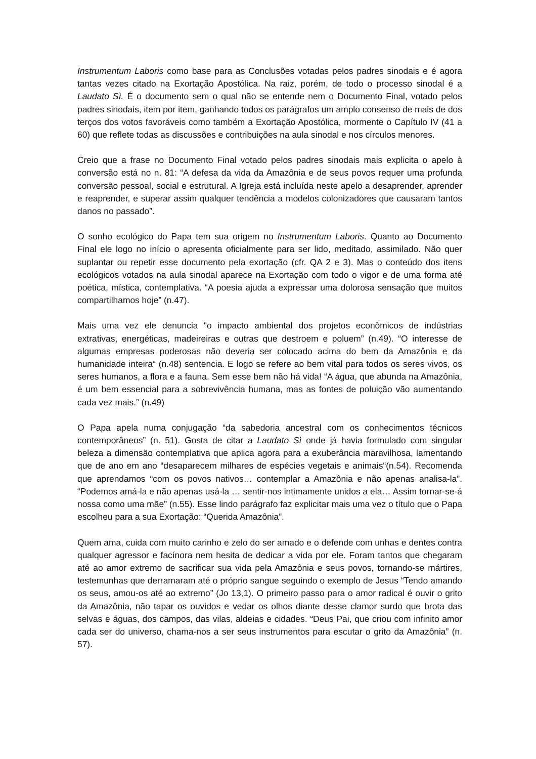Instrumentum Laboris como base para as Conclusões votadas pelos padres sinodais e é agora tantas vezes citado na Exortação Apostólica. Na raiz, porém, de todo o processo sinodal é a Laudato Sì. É o documento sem o qual não se entende nem o Documento Final, votado pelos padres sinodais, item por item, ganhando todos os parágrafos um amplo consenso de mais de dos terços dos votos favoráveis como também a Exortação Apostólica, mormente o Capítulo IV (41 a 60) que reflete todas as discussões e contribuições na aula sinodal e nos círculos menores.
Creio que a frase no Documento Final votado pelos padres sinodais mais explicita o apelo à conversão está no n. 81: “A defesa da vida da Amazônia e de seus povos requer uma profunda conversão pessoal, social e estrutural. A Igreja está incluída neste apelo a desaprender, aprender e reaprender, e superar assim qualquer tendência a modelos colonizadores que causaram tantos danos no passado”.
O sonho ecológico do Papa tem sua origem no Instrumentum Laboris. Quanto ao Documento Final ele logo no início o apresenta oficialmente para ser lido, meditado, assimilado. Não quer suplantar ou repetir esse documento pela exortação (cfr. QA 2 e 3). Mas o conteúdo dos itens ecológicos votados na aula sinodal aparece na Exortação com todo o vigor e de uma forma até poética, mística, contemplativa. “A poesia ajuda a expressar uma dolorosa sensação que muitos compartilhamos hoje” (n.47).
Mais uma vez ele denuncia “o impacto ambiental dos projetos econômicos de indústrias extrativas, energéticas, madeireiras e outras que destroem e poluem” (n.49). “O interesse de algumas empresas poderosas não deveria ser colocado acima do bem da Amazônia e da humanidade inteira“ (n.48) sentencia. E logo se refere ao bem vital para todos os seres vivos, os seres humanos, a flora e a fauna. Sem esse bem não há vida! “A água, que abunda na Amazônia, é um bem essencial para a sobrevivência humana, mas as fontes de poluição vão aumentando cada vez mais.” (n.49)
O Papa apela numa conjugação “da sabedoria ancestral com os conhecimentos técnicos contemporâneos” (n. 51). Gosta de citar a Laudato Sì onde já havia formulado com singular beleza a dimensão contemplativa que aplica agora para a exuberância maravilhosa, lamentando que de ano em ano “desaparecem milhares de espécies vegetais e animais“(n.54). Recomenda que aprendamos “com os povos nativos… contemplar a Amazônia e não apenas analisa-la”. “Podemos amá-la e não apenas usá-la … sentir-nos intimamente unidos a ela… Assim tornar-se-á nossa como uma mãe” (n.55). Esse lindo parágrafo faz explicitar mais uma vez o título que o Papa escolheu para a sua Exortação: “Querida Amazônia”.
Quem ama, cuida com muito carinho e zelo do ser amado e o defende com unhas e dentes contra qualquer agressor e facínora nem hesita de dedicar a vida por ele. Foram tantos que chegaram até ao amor extremo de sacrificar sua vida pela Amazônia e seus povos, tornando-se mártires, testemunhas que derramaram até o próprio sangue seguindo o exemplo de Jesus “Tendo amando os seus, amou-os até ao extremo” (Jo 13,1). O primeiro passo para o amor radical é ouvir o grito da Amazônia, não tapar os ouvidos e vedar os olhos diante desse clamor surdo que brota das selvas e águas, dos campos, das vilas, aldeias e cidades. “Deus Pai, que criou com infinito amor cada ser do universo, chama-nos a ser seus instrumentos para escutar o grito da Amazônia” (n. 57).